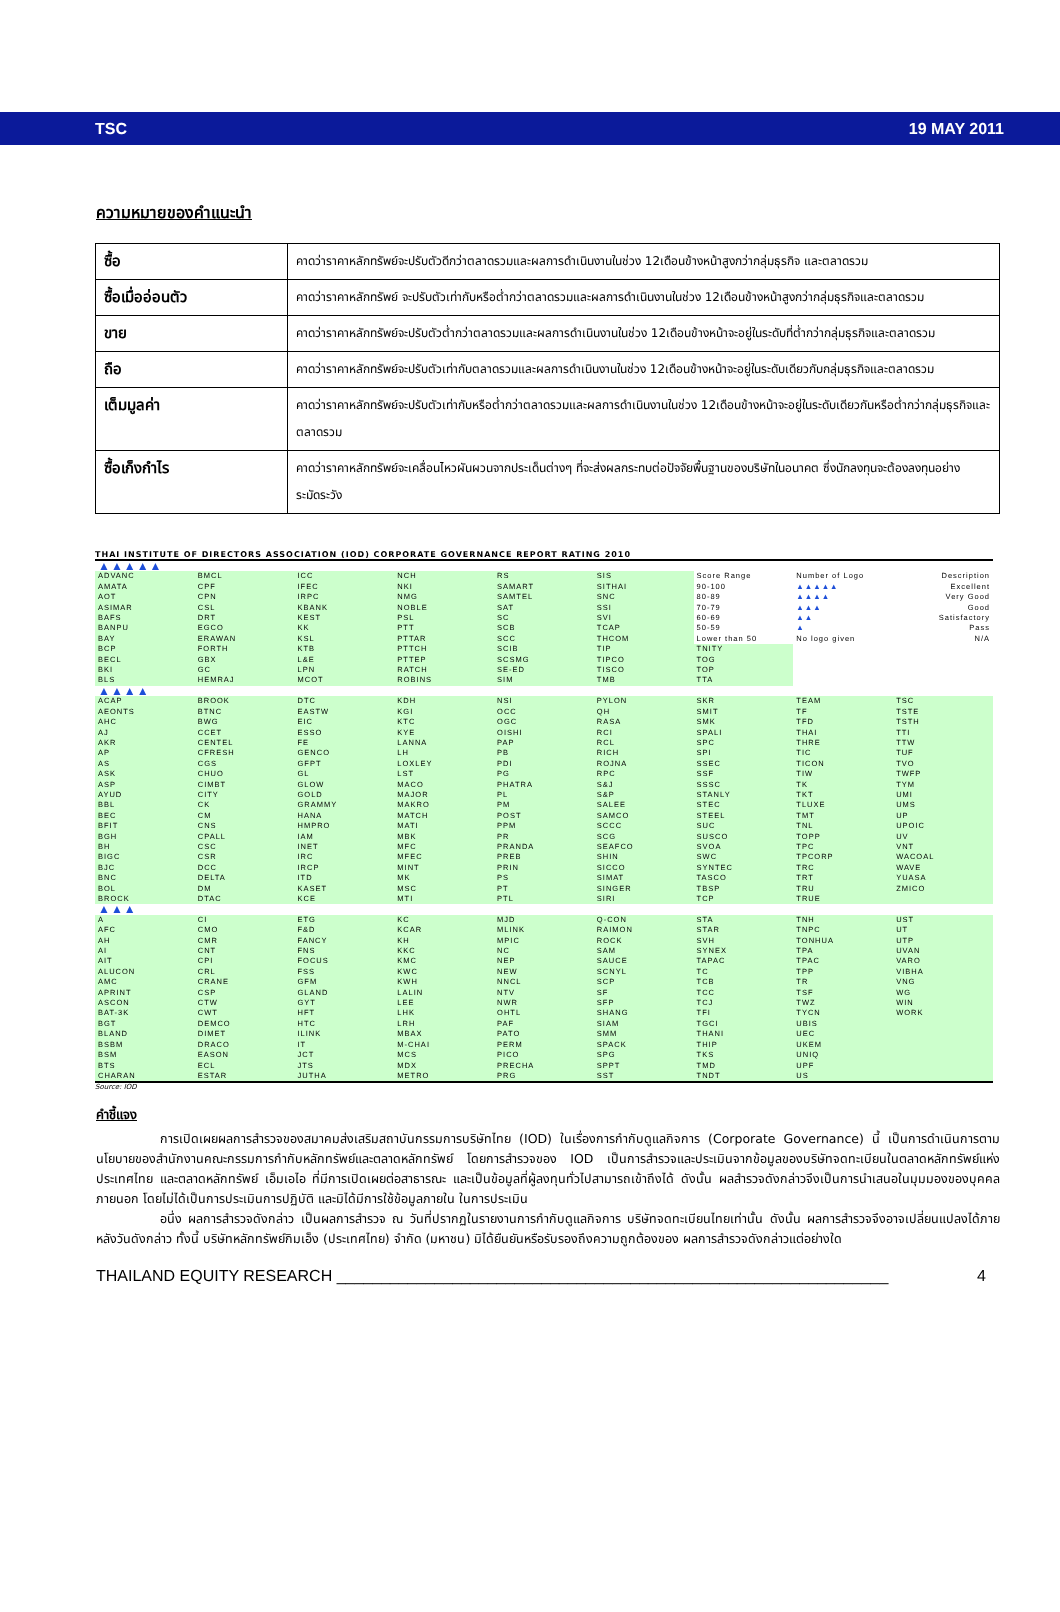TSC 19 MAY 2011
ความหมายของคำแนะนำ
| ซื้อ | คาดว่าราคาหลักทรัพย์จะปรับตัวดีกว่าตลาดรวมและผลการดำเนินงานในช่วง 12เดือนข้างหน้าสูงกว่ากลุ่มธุรกิจ และตลาดรวม |
| ซื้อเมื่ออ่อนตัว | คาดว่าราคาหลักทรัพย์ จะปรับตัวเท่ากับหรือต่ำกว่าตลาดรวมและผลการดำเนินงานในช่วง 12เดือนข้างหน้าสูงกว่ากลุ่มธุรกิจและตลาดรวม |
| ขาย | คาดว่าราคาหลักทรัพย์จะปรับตัวต่ำกว่าตลาดรวมและผลการดำเนินงานในช่วง 12เดือนข้างหน้าจะอยู่ในระดับที่ต่ำกว่ากลุ่มธุรกิจและตลาดรวม |
| ถือ | คาดว่าราคาหลักทรัพย์จะปรับตัวเท่ากับตลาดรวมและผลการดำเนินงานในช่วง 12เดือนข้างหน้าจะอยู่ในระดับเดียวกับกลุ่มธุรกิจและตลาดรวม |
| เต็มมูลค่า | คาดว่าราคาหลักทรัพย์จะปรับตัวเท่ากับหรือต่ำกว่าตลาดรวมและผลการดำเนินงานในช่วง 12เดือนข้างหน้าจะอยู่ในระดับเดียวกันหรือต่ำกว่ากลุ่มธุรกิจและตลาดรวม |
| ซื้อเก็งกำไร | คาดว่าราคาหลักทรัพย์จะเคลื่อนไหวผันผวนจากประเด็นต่างๆ ที่จะส่งผลกระทบต่อปัจจัยพื้นฐานของบริษัทในอนาคต ซึ่งนักลงทุนจะต้องลงทุนอย่างระมัดระวัง |
THAI INSTITUTE OF DIRECTORS ASSOCIATION (IOD) CORPORATE GOVERNANCE REPORT RATING 2010
| ▲▲▲▲▲ | | | | | | | | |
| ADVANC | BMCL | ICC | NCH | RS | SIS | Score Range | Number of Logo | Description |
| AMATA | CPF | IFEC | NKI | SAMART | SITHAI | 90-100 | ▲▲▲▲▲ | Excellent |
| AOT | CPN | IRPC | NMG | SAMTEL | SNC | 80-89 | ▲▲▲▲ | Very Good |
| ASIMAR | CSL | KBANK | NOBLE | SAT | SSI | 70-79 | ▲▲▲ | Good |
| BAFS | DRT | KEST | PSL | SC | SVI | 60-69 | ▲▲ | Satisfactory |
| BANPU | EGCO | KK | PTT | SCB | TCAP | 50-59 | ▲ | Pass |
| BAY | ERAWAN | KSL | PTTAR | SCC | THCOM | Lower than 50 | No logo given | N/A |
| BCP | FORTH | KTB | PTTCH | SCIB | TIP | TNITY | | |
| BECL | GBX | L&E | PTTEP | SCSMG | TIPCO | TOG | | |
| BKI | GC | LPN | RATCH | SE-ED | TISCO | TOP | | |
| BLS | HEMRAJ | MCOT | ROBINS | SIM | TMB | TTA | | |
| ▲▲▲▲ | | | | | | | | |
| ACAP | BROOK | DTC | KDH | NSI | PYLON | SKR | TEAM | TSC |
| AEONTS | BTNC | EASTW | KGI | OCC | QH | SMIT | TF | TSTE |
| AHC | BWG | EIC | KTC | OGC | RASA | SMK | TFD | TSTH |
| AJ | CCET | ESSO | KYE | OISHI | RCI | SPALI | THAI | TTI |
| AKR | CENTEL | FE | LANNA | PAP | RCL | SPC | THRE | TTW |
| AP | CFRESH | GENCO | LH | PB | RICH | SPI | TIC | TUF |
| AS | CGS | GFPT | LOXLEY | PDI | ROJNA | SSEC | TICON | TVO |
| ASK | CHUO | GL | LST | PG | RPC | SSF | TIW | TWFP |
| ASP | CIMBT | GLOW | MACO | PHATRA | S&J | SSSC | TK | TYM |
| AYUD | CITY | GOLD | MAJOR | PL | S&P | STANLY | TKT | UMI |
| BBL | CK | GRAMMY | MAKRO | PM | SALEE | STEC | TLUXE | UMS |
| BEC | CM | HANA | MATCH | POST | SAMCO | STEEL | TMT | UP |
| BFIT | CNS | HMPRO | MATI | PPM | SCCC | SUC | TNL | UPOIC |
| BGH | CPALL | IAM | MBK | PR | SCG | SUSCO | TOPP | UV |
| BH | CSC | INET | MFC | PRANDA | SEAFCO | SVOA | TPC | VNT |
| BIGC | CSR | IRC | MFEC | PREB | SHIN | SWC | TPCORP | WACOAL |
| BJC | DCC | IRCP | MINT | PRIN | SICCO | SYNTEC | TRC | WAVE |
| BNC | DELTA | ITD | MK | PS | SIMAT | TASCO | TRT | YUASA |
| BOL | DM | KASET | MSC | PT | SINGER | TBSP | TRU | ZMICO |
| BROCK | DTAC | KCE | MTI | PTL | SIRI | TCP | TRUE | |
| ▲▲▲ | | | | | | | | |
| A | CI | ETG | KC | MJD | Q-CON | STA | TNH | UST |
| AFC | CMO | F&D | KCAR | MLINK | RAIMON | STAR | TNPC | UT |
| AH | CMR | FANCY | KH | MPIC | ROCK | SVH | TONHUA | UTP |
| AI | CNT | FNS | KKC | NC | SAM | SYNEX | TPA | UVAN |
| AIT | CPI | FOCUS | KMC | NEP | SAUCE | TAPAC | TPAC | VARO |
| ALUCON | CRL | FSS | KWC | NEW | SCNYL | TC | TPP | VIBHA |
| AMC | CRANE | GFM | KWH | NNCL | SCP | TCB | TR | VNG |
| APRINT | CSP | GLAND | LALIN | NTV | SF | TCC | TSF | WG |
| ASCON | CTW | GYT | LEE | NWR | SFP | TCJ | TWZ | WIN |
| BAT-3K | CWT | HFT | LHK | OHTL | SHANG | TFI | TYCN | WORK |
| BGT | DEMCO | HTC | LRH | PAF | SIAM | TGCI | UBIS | |
| BLAND | DIMET | ILINK | MBAX | PATO | SMM | THANI | UEC | |
| BSBM | DRACO | IT | M-CHAI | PERM | SPACK | THIP | UKEM | |
| BSM | EASON | JCT | MCS | PICO | SPG | TKS | UNIQ | |
| BTS | ECL | JTS | MDX | PRECHA | SPPT | TMD | UPF | |
| CHARAN | ESTAR | JUTHA | METRO | PRG | SST | TNDT | US | |
Source: IOD
คำชี้แจง
การเปิดเผยผลการสำรวจของสมาคมส่งเสริมสถาบันกรรมการบริษัทไทย (IOD) ในเรื่องการกำกับดูแลกิจการ (Corporate Governance) นี้ เป็นการดำเนินการตามนโยบายของสำนักงานคณะกรรมการกำกับหลักทรัพย์และตลาดหลักทรัพย์ โดยการสำรวจของ IOD เป็นการสำรวจและประเมินจากข้อมูลของบริษัทจดทะเบียนในตลาดหลักทรัพย์แห่งประเทศไทย และตลาดหลักทรัพย์ เอ็มเอไอ ที่มีการเปิดเผยต่อสาธารณะ และเป็นข้อมูลที่ผู้ลงทุนทั่วไปสามารถเข้าถึงได้ ดังนั้น ผลสำรวจดังกล่าวจึงเป็นการนำเสนอในมุมมองของบุคคลภายนอก โดยไม่ได้เป็นการประเมินการปฏิบัติ และมิได้มีการใช้ข้อมูลภายใน ในการประเมิน
อนึ่ง ผลการสำรวจดังกล่าว เป็นผลการสำรวจ ณ วันที่ปรากฏในรายงานการกำกับดูแลกิจการ บริษัทจดทะเบียนไทยเท่านั้น ดังนั้น ผลการสำรวจจึงอาจเปลี่ยนแปลงได้ภายหลังวันดังกล่าว ทั้งนี้ บริษัทหลักทรัพย์กิมเอ็ง (ประเทศไทย) จำกัด (มหาชน) มิได้ยืนยันหรือรับรองถึงความถูกต้องของ ผลการสำรวจดังกล่าวแต่อย่างใด
THAILAND EQUITY RESEARCH ______________________________________________________________ 4